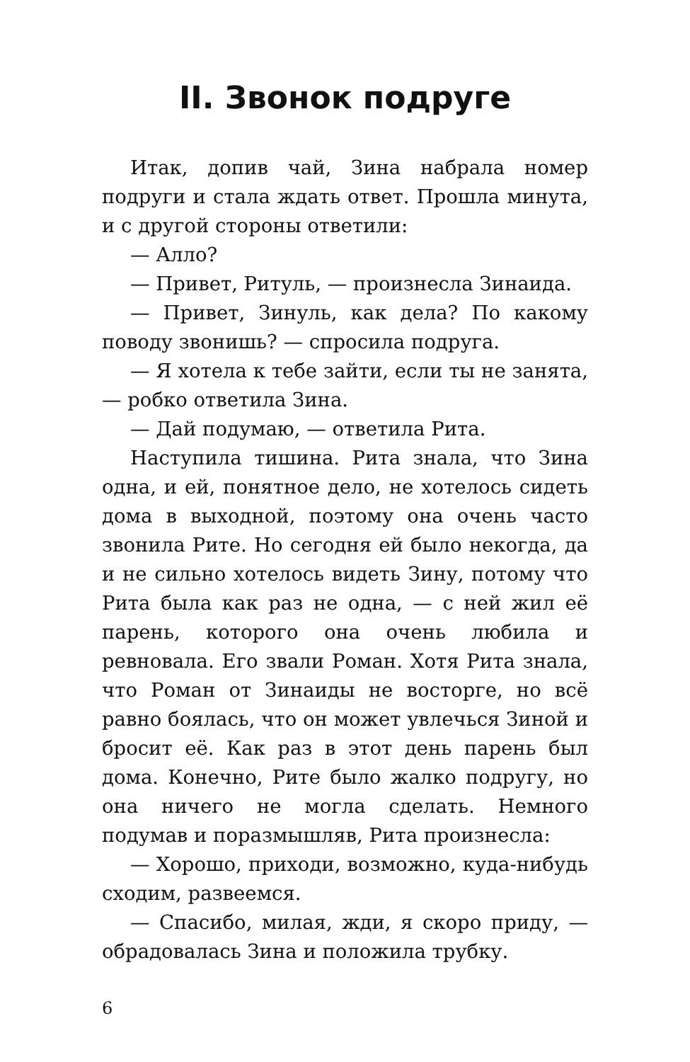II. Звонок подруге
Итак, допив чай, Зина набрала номер подруги и стала ждать ответ. Прошла минута, и с другой стороны ответили:
— Алло?
— Привет, Ритуль, — произнесла Зинаида.
— Привет, Зинуль, как дела? По какому поводу звонишь? — спросила подруга.
— Я хотела к тебе зайти, если ты не занята, — робко ответила Зина.
— Дай подумаю, — ответила Рита.
Наступила тишина. Рита знала, что Зина одна, и ей, понятное дело, не хотелось сидеть дома в выходной, поэтому она очень часто звонила Рите. Но сегодня ей было некогда, да и не сильно хотелось видеть Зину, потому что Рита была как раз не одна, — с ней жил её парень, которого она очень любила и ревновала. Его звали Роман. Хотя Рита знала, что Роман от Зинаиды не восторге, но всё равно боялась, что он может увлечься Зиной и бросит её. Как раз в этот день парень был дома. Конечно, Рите было жалко подругу, но она ничего не могла сделать. Немного подумав и поразмышляв, Рита произнесла:
— Хорошо, приходи, возможно, куда-нибудь сходим, развеемся.
— Спасибо, милая, жди, я скоро приду, — обрадовалась Зина и положила трубку.
6